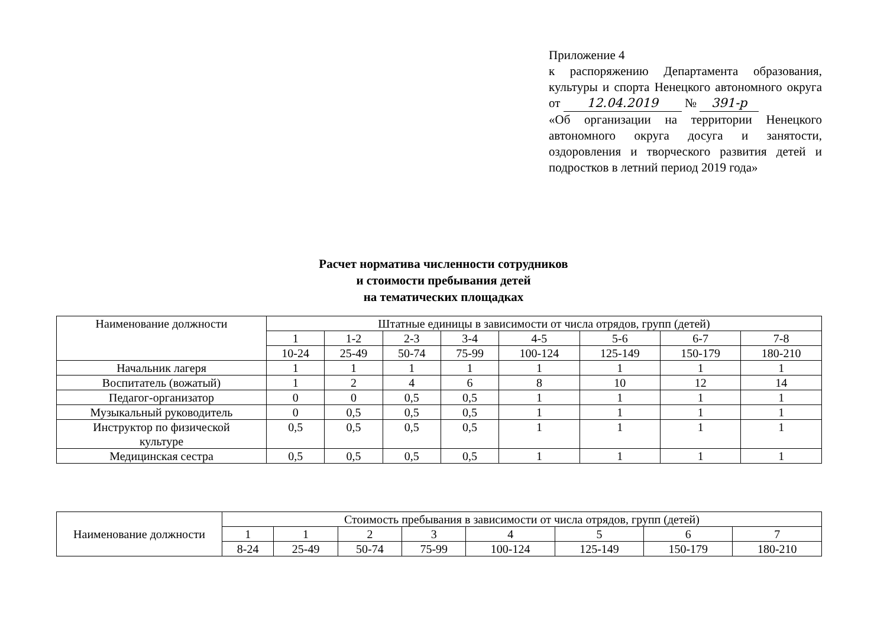Приложение 4
к распоряжению Департамента образования, культуры и спорта Ненецкого автономного округа от 12.04.2019 № 391-р
«Об организации на территории Ненецкого автономного округа досуга и занятости, оздоровления и творческого развития детей и подростков в летний период 2019 года»
Расчет норматива численности сотрудников
и стоимости пребывания детей
на тематических площадках
| Наименование должности | Штатные единицы в зависимости от числа отрядов, групп (детей) | | | | | | | |
| --- | --- | --- | --- | --- | --- | --- | --- | --- |
| | 1 | 1-2 | 2-3 | 3-4 | 4-5 | 5-6 | 6-7 | 7-8 |
| | 10-24 | 25-49 | 50-74 | 75-99 | 100-124 | 125-149 | 150-179 | 180-210 |
| Начальник лагеря | 1 | 1 | 1 | 1 | 1 | 1 | 1 | 1 |
| Воспитатель (вожатый) | 1 | 2 | 4 | 6 | 8 | 10 | 12 | 14 |
| Педагог-организатор | 0 | 0 | 0,5 | 0,5 | 1 | 1 | 1 | 1 |
| Музыкальный руководитель | 0 | 0,5 | 0,5 | 0,5 | 1 | 1 | 1 | 1 |
| Инструктор по физической культуре | 0,5 | 0,5 | 0,5 | 0,5 | 1 | 1 | 1 | 1 |
| Медицинская сестра | 0,5 | 0,5 | 0,5 | 0,5 | 1 | 1 | 1 | 1 |
| Наименование должности | Стоимость пребывания в зависимости от числа отрядов, групп (детей) | | | | | | | |
| --- | --- | --- | --- | --- | --- | --- | --- | --- |
| | 1 | 1 | 2 | 3 | 4 | 5 | 6 | 7 |
| | 8-24 | 25-49 | 50-74 | 75-99 | 100-124 | 125-149 | 150-179 | 180-210 |